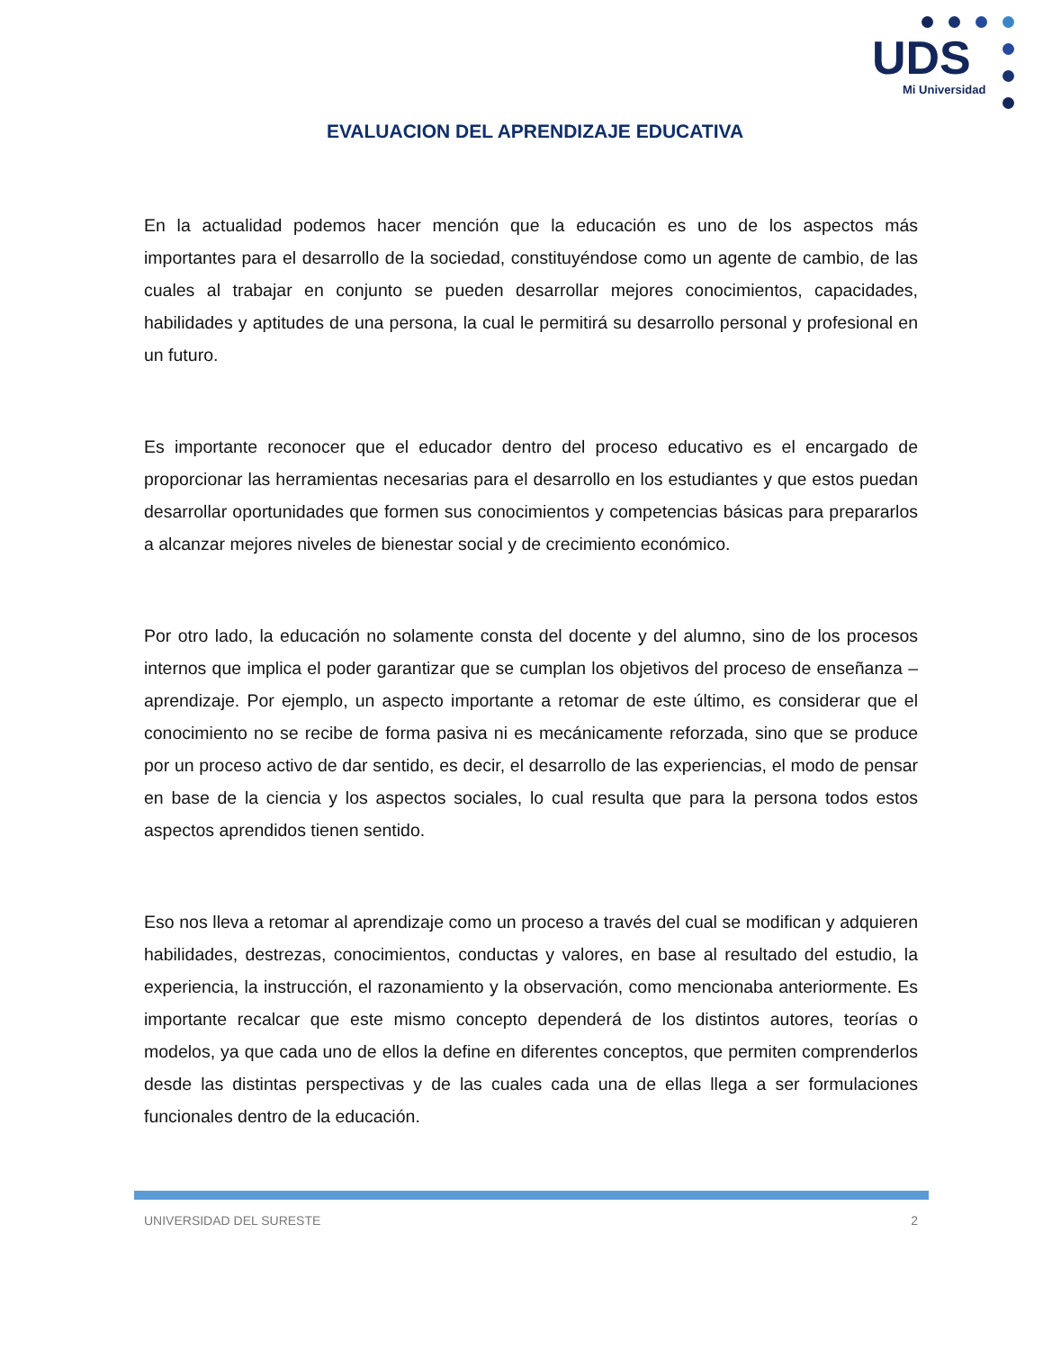UDS
Mi Universidad
EVALUACION DEL APRENDIZAJE EDUCATIVA
En la actualidad podemos hacer mención que la educación es uno de los aspectos más importantes para el desarrollo de la sociedad, constituyéndose como un agente de cambio, de las cuales al trabajar en conjunto se pueden desarrollar mejores conocimientos, capacidades, habilidades y aptitudes de una persona, la cual le permitirá su desarrollo personal y profesional en un futuro.
Es importante reconocer que el educador dentro del proceso educativo es el encargado de proporcionar las herramientas necesarias para el desarrollo en los estudiantes y que estos puedan desarrollar oportunidades que formen sus conocimientos y competencias básicas para prepararlos a alcanzar mejores niveles de bienestar social y de crecimiento económico.
Por otro lado, la educación no solamente consta del docente y del alumno, sino de los procesos internos que implica el poder garantizar que se cumplan los objetivos del proceso de enseñanza – aprendizaje. Por ejemplo, un aspecto importante a retomar de este último, es considerar que el conocimiento no se recibe de forma pasiva ni es mecánicamente reforzada, sino que se produce por un proceso activo de dar sentido, es decir, el desarrollo de las experiencias, el modo de pensar en base de la ciencia y los aspectos sociales, lo cual resulta que para la persona todos estos aspectos aprendidos tienen sentido.
Eso nos lleva a retomar al aprendizaje como un proceso a través del cual se modifican y adquieren habilidades, destrezas, conocimientos, conductas y valores, en base al resultado del estudio, la experiencia, la instrucción, el razonamiento y la observación, como mencionaba anteriormente. Es importante recalcar que este mismo concepto dependerá de los distintos autores, teorías o modelos, ya que cada uno de ellos la define en diferentes conceptos, que permiten comprenderlos desde las distintas perspectivas y de las cuales cada una de ellas llega a ser formulaciones funcionales dentro de la educación.
UNIVERSIDAD DEL SURESTE 2